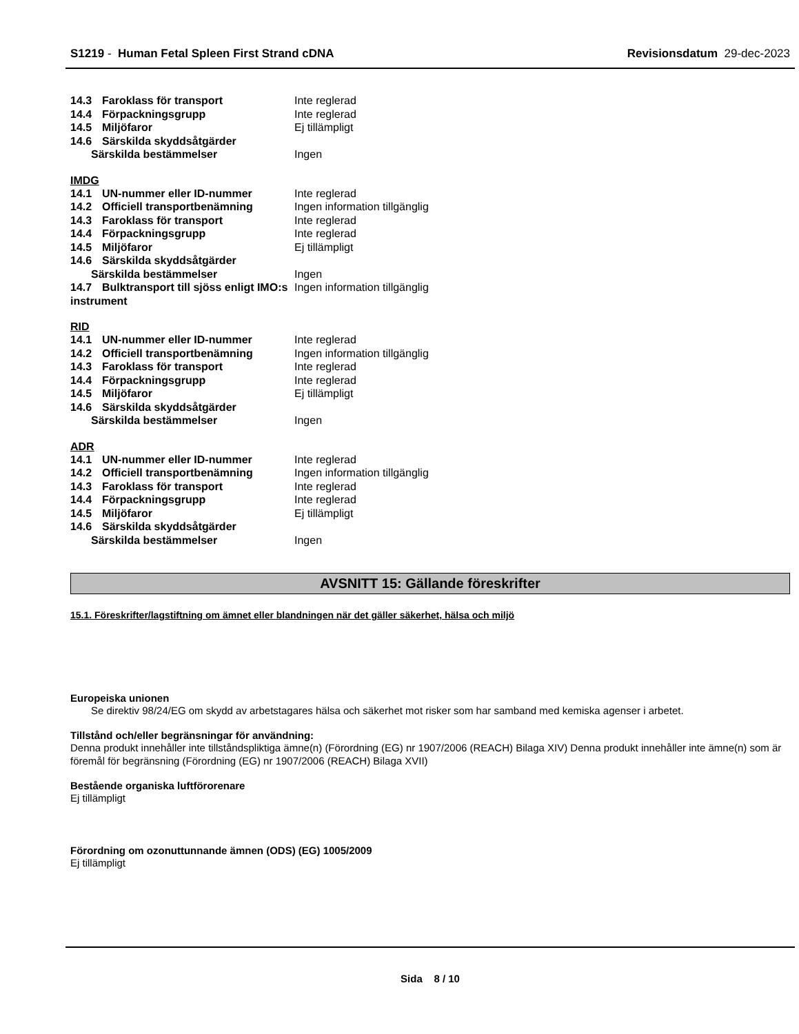S1219 - Human Fetal Spleen First Strand cDNA
Revisionsdatum 29-dec-2023
| 14.3 Faroklass för transport | Inte reglerad |
| 14.4 Förpackningsgrupp | Inte reglerad |
| 14.5 Miljöfaror | Ej tillämpligt |
| 14.6 Särskilda skyddsåtgärder | |
| Särskilda bestämmelser | Ingen |
IMDG
| 14.1 UN-nummer eller ID-nummer | Inte reglerad |
| 14.2 Officiell transportbenämning | Ingen information tillgänglig |
| 14.3 Faroklass för transport | Inte reglerad |
| 14.4 Förpackningsgrupp | Inte reglerad |
| 14.5 Miljöfaror | Ej tillämpligt |
| 14.6 Särskilda skyddsåtgärder | |
| Särskilda bestämmelser | Ingen |
| 14.7 Bulktransport till sjöss enligt IMO:s instrument | Ingen information tillgänglig |
RID
| 14.1 UN-nummer eller ID-nummer | Inte reglerad |
| 14.2 Officiell transportbenämning | Ingen information tillgänglig |
| 14.3 Faroklass för transport | Inte reglerad |
| 14.4 Förpackningsgrupp | Inte reglerad |
| 14.5 Miljöfaror | Ej tillämpligt |
| 14.6 Särskilda skyddsåtgärder | |
| Särskilda bestämmelser | Ingen |
ADR
| 14.1 UN-nummer eller ID-nummer | Inte reglerad |
| 14.2 Officiell transportbenämning | Ingen information tillgänglig |
| 14.3 Faroklass för transport | Inte reglerad |
| 14.4 Förpackningsgrupp | Inte reglerad |
| 14.5 Miljöfaror | Ej tillämpligt |
| 14.6 Särskilda skyddsåtgärder | |
| Särskilda bestämmelser | Ingen |
AVSNITT 15: Gällande föreskrifter
15.1. Föreskrifter/lagstiftning om ämnet eller blandningen när det gäller säkerhet, hälsa och miljö
Europeiska unionen
Se direktiv 98/24/EG om skydd av arbetstagares hälsa och säkerhet mot risker som har samband med kemiska agenser i arbetet.
Tillstånd och/eller begränsningar för användning:
Denna produkt innehåller inte tillståndspliktiga ämne(n) (Förordning (EG) nr 1907/2006 (REACH) Bilaga XIV) Denna produkt innehåller inte ämne(n) som är föremål för begränsning (Förordning (EG) nr 1907/2006 (REACH) Bilaga XVII)
Bestående organiska luftförorenare
Ej tillämpligt
Förordning om ozonuttunnande ämnen (ODS) (EG) 1005/2009
Ej tillämpligt
Sida 8 / 10